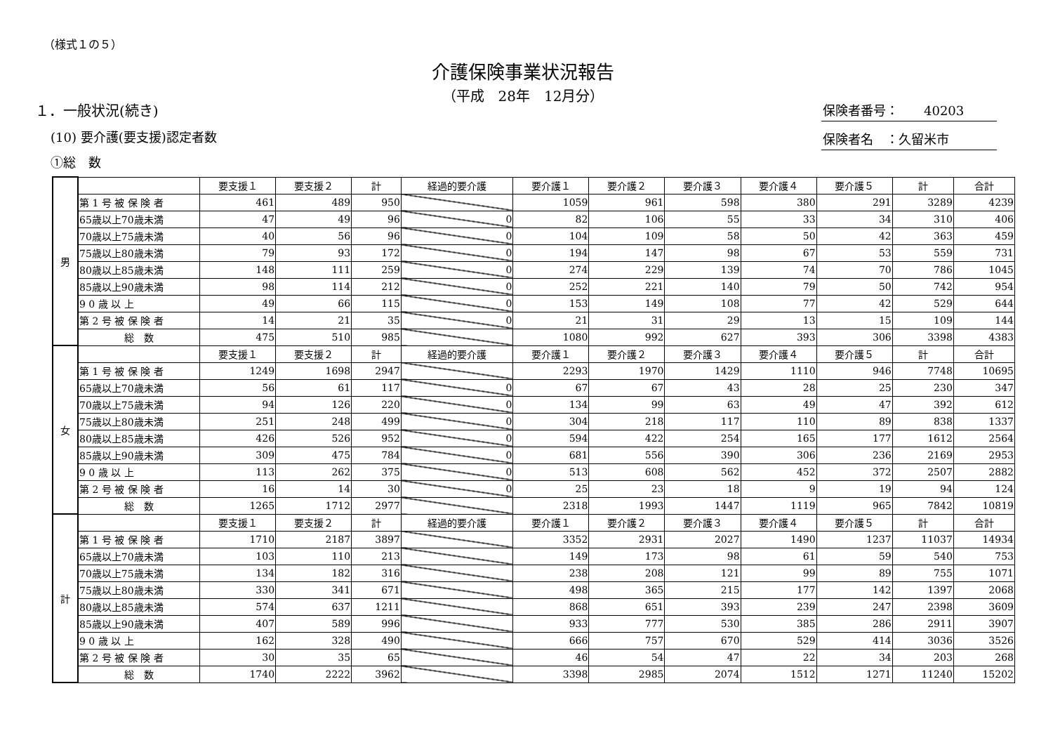（様式１の５）
介護保険事業状況報告
（平成　28年　12月分）
保険者番号：　　40203
保険者名　：久留米市
１．一般状況(続き)
(10) 要介護(要支援)認定者数
①総　数
| 男 | | 要支援１ | 要支援２ | 計 | 経過的要介護 | 要介護１ | 要介護２ | 要介護３ | 要介護４ | 要介護５ | 計 | 合計 |
| | 第 1 号 被 保 険 者 | 461 | 489 | 950 | | 1059 | 961 | 598 | 380 | 291 | 3289 | 4239 |
| | 65歳以上70歳未満 | 47 | 49 | 96 | 0 | 82 | 106 | 55 | 33 | 34 | 310 | 406 |
| | 70歳以上75歳未満 | 40 | 56 | 96 | 0 | 104 | 109 | 58 | 50 | 42 | 363 | 459 |
| | 75歳以上80歳未満 | 79 | 93 | 172 | 0 | 194 | 147 | 98 | 67 | 53 | 559 | 731 |
| | 80歳以上85歳未満 | 148 | 111 | 259 | 0 | 274 | 229 | 139 | 74 | 70 | 786 | 1045 |
| | 85歳以上90歳未満 | 98 | 114 | 212 | 0 | 252 | 221 | 140 | 79 | 50 | 742 | 954 |
| | 9 0 歳 以 上 | 49 | 66 | 115 | 0 | 153 | 149 | 108 | 77 | 42 | 529 | 644 |
| | 第 2 号 被 保 険 者 | 14 | 21 | 35 | 0 | 21 | 31 | 29 | 13 | 15 | 109 | 144 |
| | 総 数 | 475 | 510 | 985 | | 1080 | 992 | 627 | 393 | 306 | 3398 | 4383 |
| 女 | | 要支援１ | 要支援２ | 計 | 経過的要介護 | 要介護１ | 要介護２ | 要介護３ | 要介護４ | 要介護５ | 計 | 合計 |
| | 第 1 号 被 保 険 者 | 1249 | 1698 | 2947 | | 2293 | 1970 | 1429 | 1110 | 946 | 7748 | 10695 |
| | 65歳以上70歳未満 | 56 | 61 | 117 | 0 | 67 | 67 | 43 | 28 | 25 | 230 | 347 |
| | 70歳以上75歳未満 | 94 | 126 | 220 | 0 | 134 | 99 | 63 | 49 | 47 | 392 | 612 |
| | 75歳以上80歳未満 | 251 | 248 | 499 | 0 | 304 | 218 | 117 | 110 | 89 | 838 | 1337 |
| | 80歳以上85歳未満 | 426 | 526 | 952 | 0 | 594 | 422 | 254 | 165 | 177 | 1612 | 2564 |
| | 85歳以上90歳未満 | 309 | 475 | 784 | 0 | 681 | 556 | 390 | 306 | 236 | 2169 | 2953 |
| | 9 0 歳 以 上 | 113 | 262 | 375 | 0 | 513 | 608 | 562 | 452 | 372 | 2507 | 2882 |
| | 第 2 号 被 保 険 者 | 16 | 14 | 30 | 0 | 25 | 23 | 18 | 9 | 19 | 94 | 124 |
| | 総 数 | 1265 | 1712 | 2977 | | 2318 | 1993 | 1447 | 1119 | 965 | 7842 | 10819 |
| 計 | | 要支援１ | 要支援２ | 計 | 経過的要介護 | 要介護１ | 要介護２ | 要介護３ | 要介護４ | 要介護５ | 計 | 合計 |
| | 第 1 号 被 保 険 者 | 1710 | 2187 | 3897 | | 3352 | 2931 | 2027 | 1490 | 1237 | 11037 | 14934 |
| | 65歳以上70歳未満 | 103 | 110 | 213 | | 149 | 173 | 98 | 61 | 59 | 540 | 753 |
| | 70歳以上75歳未満 | 134 | 182 | 316 | | 238 | 208 | 121 | 99 | 89 | 755 | 1071 |
| | 75歳以上80歳未満 | 330 | 341 | 671 | | 498 | 365 | 215 | 177 | 142 | 1397 | 2068 |
| | 80歳以上85歳未満 | 574 | 637 | 1211 | | 868 | 651 | 393 | 239 | 247 | 2398 | 3609 |
| | 85歳以上90歳未満 | 407 | 589 | 996 | | 933 | 777 | 530 | 385 | 286 | 2911 | 3907 |
| | 9 0 歳 以 上 | 162 | 328 | 490 | | 666 | 757 | 670 | 529 | 414 | 3036 | 3526 |
| | 第 2 号 被 保 険 者 | 30 | 35 | 65 | | 46 | 54 | 47 | 22 | 34 | 203 | 268 |
| | 総 数 | 1740 | 2222 | 3962 | | 3398 | 2985 | 2074 | 1512 | 1271 | 11240 | 15202 |